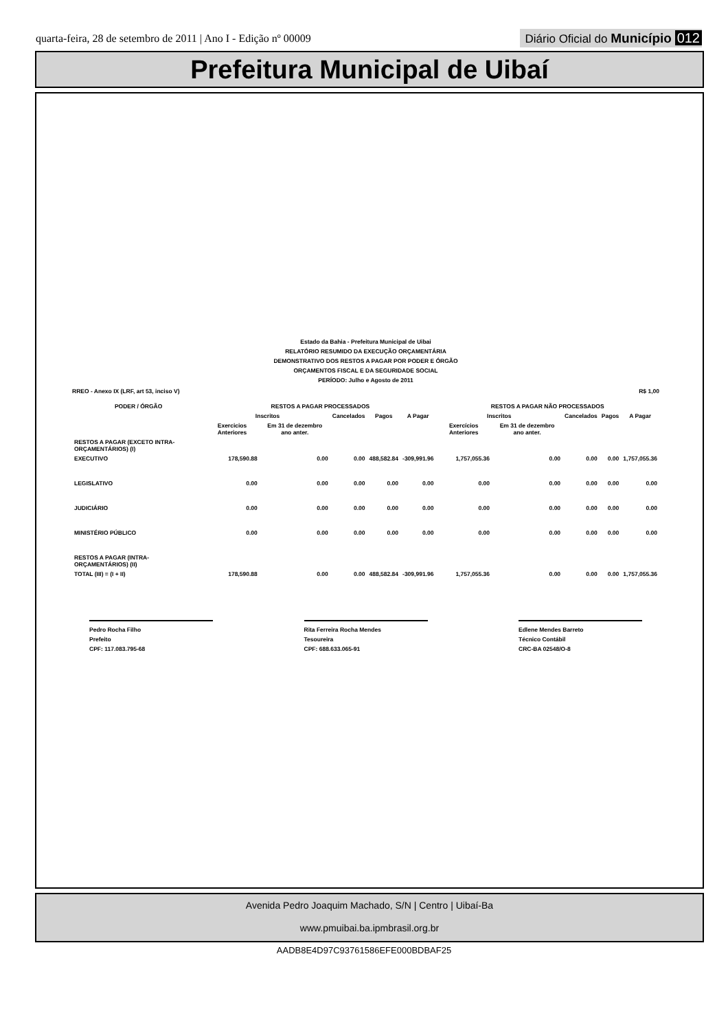quarta-feira, 28 de setembro de 2011 | Ano I - Edição nº 00009
Diário Oficial do Município 012
Prefeitura Municipal de Uibaí
Estado da Bahia - Prefeitura Municipal de Uibai
RELATÓRIO RESUMIDO DA EXECUÇÃO ORÇAMENTÁRIA
DEMONSTRATIVO DOS RESTOS A PAGAR POR PODER E ÓRGÃO
ORÇAMENTOS FISCAL E DA SEGURIDADE SOCIAL
PERÍODO: Julho e Agosto de 2011
RREO - Anexo IX (LRF, art 53, inciso V) R$ 1,00
| PODER / ÓRGÃO | RESTOS A PAGAR PROCESSADOS | | | | | RESTOS A PAGAR NÃO PROCESSADOS | | | | |
| --- | --- | --- | --- | --- | --- | --- | --- | --- | --- | --- |
| | Inscritos | | Cancelados | Pagos | A Pagar | Inscritos | | Cancelados | Pagos | A Pagar |
| | Exercicios Anteriores | Em 31 de dezembro ano anter. | | | | Exercícios Anteriores | Em 31 de dezembro ano anter. | | | |
| RESTOS A PAGAR (EXCETO INTRA-ORÇAMENTÁRIOS) (I) | | | | | | | | | | |
| EXECUTIVO | 178,590.88 | 0.00 | 0.00 | 488,582.84 | -309,991.96 | 1,757,055.36 | 0.00 | 0.00 | 0.00 | 1,757,055.36 |
| LEGISLATIVO | 0.00 | 0.00 | 0.00 | 0.00 | 0.00 | 0.00 | 0.00 | 0.00 | 0.00 | 0.00 |
| JUDICIÁRIO | 0.00 | 0.00 | 0.00 | 0.00 | 0.00 | 0.00 | 0.00 | 0.00 | 0.00 | 0.00 |
| MINISTÉRIO PÚBLICO | 0.00 | 0.00 | 0.00 | 0.00 | 0.00 | 0.00 | 0.00 | 0.00 | 0.00 | 0.00 |
| RESTOS A PAGAR (INTRA-ORÇAMENTÁRIOS) (II) | | | | | | | | | | |
| TOTAL (III) = (I + II) | 178,590.88 | 0.00 | 0.00 | 488,582.84 | -309,991.96 | 1,757,055.36 | 0.00 | 0.00 | 0.00 | 1,757,055.36 |
Pedro Rocha Filho
Prefeito
CPF: 117.083.795-68
Rita Ferreira Rocha Mendes
Tesoureira
CPF: 688.633.065-91
Edlene Mendes Barreto
Técnico Contábil
CRC-BA 02548/O-8
Avenida Pedro Joaquim Machado, S/N | Centro | Uibaí-Ba
www.pmuibai.ba.ipmbrasil.org.br
AADB8E4D97C93761586EFE000BDBAF25